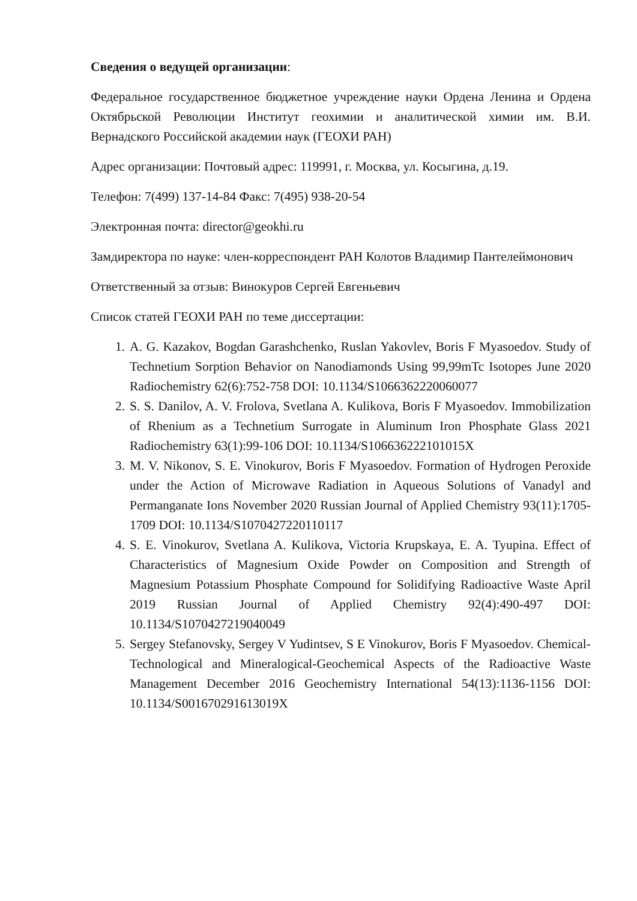Сведения о ведущей организации:
Федеральное государственное бюджетное учреждение науки Ордена Ленина и Ордена Октябрьской Революции Институт геохимии и аналитической химии им. В.И. Вернадского Российской академии наук (ГЕОХИ РАН)
Адрес организации: Почтовый адрес: 119991, г. Москва, ул. Косыгина, д.19.
Телефон: 7(499) 137-14-84 Факс: 7(495) 938-20-54
Электронная почта: director@geokhi.ru
Замдиректора по науке: член-корреспондент РАН Колотов Владимир Пантелеймонович
Ответственный за отзыв: Винокуров Сергей Евгеньевич
Список статей ГЕОХИ РАН по теме диссертации:
1. A. G. Kazakov, Bogdan Garashchenko, Ruslan Yakovlev, Boris F Myasoedov. Study of Technetium Sorption Behavior on Nanodiamonds Using 99,99mTc Isotopes June 2020 Radiochemistry 62(6):752-758 DOI: 10.1134/S1066362220060077
2. S. S. Danilov, A. V. Frolova, Svetlana A. Kulikova, Boris F Myasoedov. Immobilization of Rhenium as a Technetium Surrogate in Aluminum Iron Phosphate Glass 2021 Radiochemistry 63(1):99-106 DOI: 10.1134/S106636222101015X
3. M. V. Nikonov, S. E. Vinokurov, Boris F Myasoedov. Formation of Hydrogen Peroxide under the Action of Microwave Radiation in Aqueous Solutions of Vanadyl and Permanganate Ions November 2020 Russian Journal of Applied Chemistry 93(11):1705-1709 DOI: 10.1134/S1070427220110117
4. S. E. Vinokurov, Svetlana A. Kulikova, Victoria Krupskaya, E. A. Tyupina. Effect of Characteristics of Magnesium Oxide Powder on Composition and Strength of Magnesium Potassium Phosphate Compound for Solidifying Radioactive Waste April 2019 Russian Journal of Applied Chemistry 92(4):490-497 DOI: 10.1134/S1070427219040049
5. Sergey Stefanovsky, Sergey V Yudintsev, S E Vinokurov, Boris F Myasoedov. Chemical-Technological and Mineralogical-Geochemical Aspects of the Radioactive Waste Management December 2016 Geochemistry International 54(13):1136-1156 DOI: 10.1134/S001670291613019X